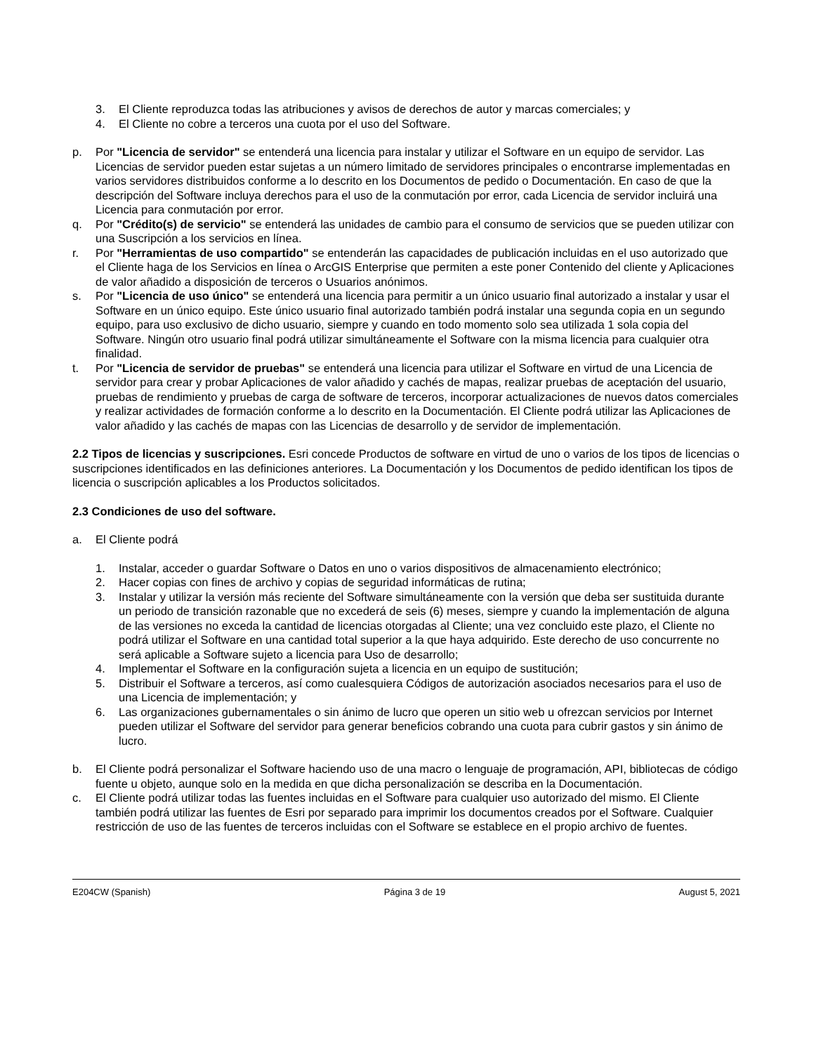3. El Cliente reproduzca todas las atribuciones y avisos de derechos de autor y marcas comerciales; y
4. El Cliente no cobre a terceros una cuota por el uso del Software.
p. Por "Licencia de servidor" se entenderá una licencia para instalar y utilizar el Software en un equipo de servidor. Las Licencias de servidor pueden estar sujetas a un número limitado de servidores principales o encontrarse implementadas en varios servidores distribuidos conforme a lo descrito en los Documentos de pedido o Documentación. En caso de que la descripción del Software incluya derechos para el uso de la conmutación por error, cada Licencia de servidor incluirá una Licencia para conmutación por error.
q. Por "Crédito(s) de servicio" se entenderá las unidades de cambio para el consumo de servicios que se pueden utilizar con una Suscripción a los servicios en línea.
r. Por "Herramientas de uso compartido" se entenderán las capacidades de publicación incluidas en el uso autorizado que el Cliente haga de los Servicios en línea o ArcGIS Enterprise que permiten a este poner Contenido del cliente y Aplicaciones de valor añadido a disposición de terceros o Usuarios anónimos.
s. Por "Licencia de uso único" se entenderá una licencia para permitir a un único usuario final autorizado a instalar y usar el Software en un único equipo. Este único usuario final autorizado también podrá instalar una segunda copia en un segundo equipo, para uso exclusivo de dicho usuario, siempre y cuando en todo momento solo sea utilizada 1 sola copia del Software. Ningún otro usuario final podrá utilizar simultáneamente el Software con la misma licencia para cualquier otra finalidad.
t. Por "Licencia de servidor de pruebas" se entenderá una licencia para utilizar el Software en virtud de una Licencia de servidor para crear y probar Aplicaciones de valor añadido y cachés de mapas, realizar pruebas de aceptación del usuario, pruebas de rendimiento y pruebas de carga de software de terceros, incorporar actualizaciones de nuevos datos comerciales y realizar actividades de formación conforme a lo descrito en la Documentación. El Cliente podrá utilizar las Aplicaciones de valor añadido y las cachés de mapas con las Licencias de desarrollo y de servidor de implementación.
2.2 Tipos de licencias y suscripciones. Esri concede Productos de software en virtud de uno o varios de los tipos de licencias o suscripciones identificados en las definiciones anteriores. La Documentación y los Documentos de pedido identifican los tipos de licencia o suscripción aplicables a los Productos solicitados.
2.3 Condiciones de uso del software.
a. El Cliente podrá
1. Instalar, acceder o guardar Software o Datos en uno o varios dispositivos de almacenamiento electrónico;
2. Hacer copias con fines de archivo y copias de seguridad informáticas de rutina;
3. Instalar y utilizar la versión más reciente del Software simultáneamente con la versión que deba ser sustituida durante un periodo de transición razonable que no excederá de seis (6) meses, siempre y cuando la implementación de alguna de las versiones no exceda la cantidad de licencias otorgadas al Cliente; una vez concluido este plazo, el Cliente no podrá utilizar el Software en una cantidad total superior a la que haya adquirido. Este derecho de uso concurrente no será aplicable a Software sujeto a licencia para Uso de desarrollo;
4. Implementar el Software en la configuración sujeta a licencia en un equipo de sustitución;
5. Distribuir el Software a terceros, así como cualesquiera Códigos de autorización asociados necesarios para el uso de una Licencia de implementación; y
6. Las organizaciones gubernamentales o sin ánimo de lucro que operen un sitio web u ofrezcan servicios por Internet pueden utilizar el Software del servidor para generar beneficios cobrando una cuota para cubrir gastos y sin ánimo de lucro.
b. El Cliente podrá personalizar el Software haciendo uso de una macro o lenguaje de programación, API, bibliotecas de código fuente u objeto, aunque solo en la medida en que dicha personalización se describa en la Documentación.
c. El Cliente podrá utilizar todas las fuentes incluidas en el Software para cualquier uso autorizado del mismo. El Cliente también podrá utilizar las fuentes de Esri por separado para imprimir los documentos creados por el Software. Cualquier restricción de uso de las fuentes de terceros incluidas con el Software se establece en el propio archivo de fuentes.
E204CW (Spanish) Página 3 de 19 August 5, 2021